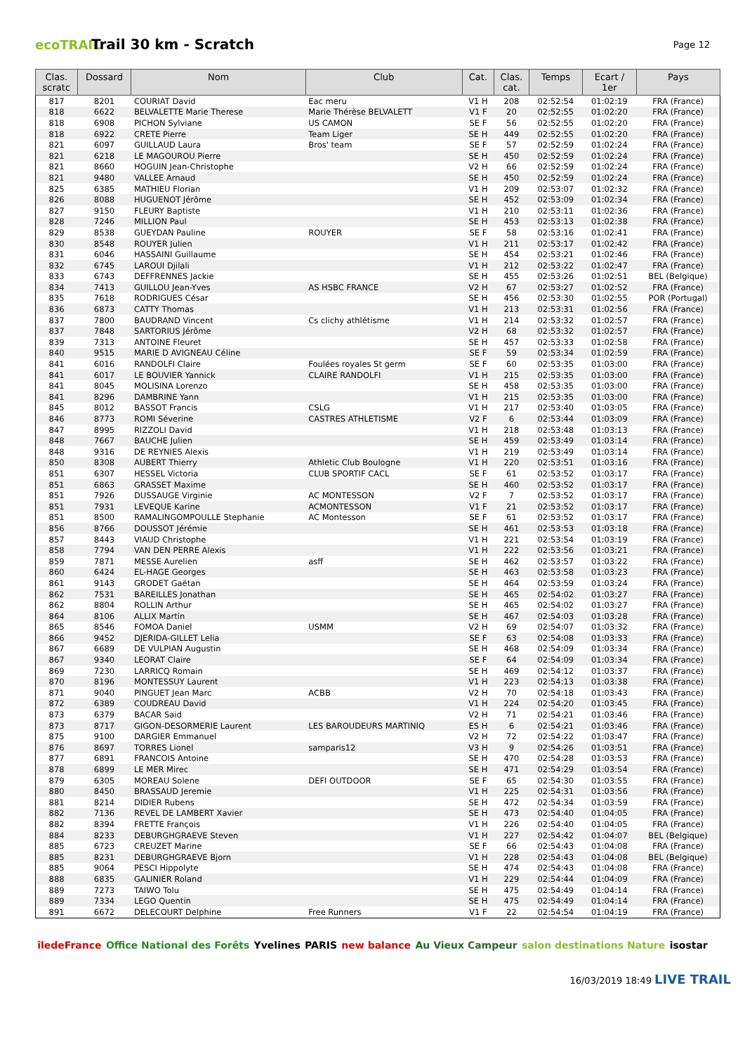ecoTRAIL
Trail 30 km - Scratch
Page 12
| Clas. scratc | Dossard | Nom | Club | Cat. | Clas. cat. | Temps | Ecart / 1er | Pays |
| --- | --- | --- | --- | --- | --- | --- | --- | --- |
| 817 | 8201 | COURIAT David | Eac meru | V1 H | 208 | 02:52:54 | 01:02:19 | FRA (France) |
| 818 | 6622 | BELVALETTE Marie Therese | Marie Thérèse BELVALETT | V1 F | 20 | 02:52:55 | 01:02:20 | FRA (France) |
| 818 | 6908 | PICHON Sylviane | US CAMON | SE F | 56 | 02:52:55 | 01:02:20 | FRA (France) |
| 818 | 6922 | CRETE Pierre | Team Liger | SE H | 449 | 02:52:55 | 01:02:20 | FRA (France) |
| 821 | 6097 | GUILLAUD Laura | Bros' team | SE F | 57 | 02:52:59 | 01:02:24 | FRA (France) |
| 821 | 6218 | LE MAGOUROU Pierre | | SE H | 450 | 02:52:59 | 01:02:24 | FRA (France) |
| 821 | 8660 | HOGUIN Jean-Christophe | | V2 H | 66 | 02:52:59 | 01:02:24 | FRA (France) |
| 821 | 9480 | VALLEE Arnaud | | SE H | 450 | 02:52:59 | 01:02:24 | FRA (France) |
| 825 | 6385 | MATHIEU Florian | | V1 H | 209 | 02:53:07 | 01:02:32 | FRA (France) |
| 826 | 8088 | HUGUENOT Jérôme | | SE H | 452 | 02:53:09 | 01:02:34 | FRA (France) |
| 827 | 9150 | FLEURY Baptiste | | V1 H | 210 | 02:53:11 | 01:02:36 | FRA (France) |
| 828 | 7246 | MILLION Paul | | SE H | 453 | 02:53:13 | 01:02:38 | FRA (France) |
| 829 | 8538 | GUEYDAN Pauline | ROUYER | SE F | 58 | 02:53:16 | 01:02:41 | FRA (France) |
| 830 | 8548 | ROUYER Julien | | V1 H | 211 | 02:53:17 | 01:02:42 | FRA (France) |
| 831 | 6046 | HASSAINI Guillaume | | SE H | 454 | 02:53:21 | 01:02:46 | FRA (France) |
| 832 | 6745 | LAROUI Djilali | | V1 H | 212 | 02:53:22 | 01:02:47 | FRA (France) |
| 833 | 6743 | DEFFRENNES Jackie | | SE H | 455 | 02:53:26 | 01:02:51 | BEL (Belgique) |
| 834 | 7413 | GUILLOU Jean-Yves | AS HSBC FRANCE | V2 H | 67 | 02:53:27 | 01:02:52 | FRA (France) |
| 835 | 7618 | RODRIGUES César | | SE H | 456 | 02:53:30 | 01:02:55 | POR (Portugal) |
| 836 | 6873 | CATTY Thomas | | V1 H | 213 | 02:53:31 | 01:02:56 | FRA (France) |
| 837 | 7800 | BAUDRAND Vincent | Cs clichy athlétisme | V1 H | 214 | 02:53:32 | 01:02:57 | FRA (France) |
| 837 | 7848 | SARTORIUS Jérôme | | V2 H | 68 | 02:53:32 | 01:02:57 | FRA (France) |
| 839 | 7313 | ANTOINE Fleuret | | SE H | 457 | 02:53:33 | 01:02:58 | FRA (France) |
| 840 | 9515 | MARIE D AVIGNEAU Céline | | SE F | 59 | 02:53:34 | 01:02:59 | FRA (France) |
| 841 | 6016 | RANDOLFI Claire | Foulées royales St germ | SE F | 60 | 02:53:35 | 01:03:00 | FRA (France) |
| 841 | 6017 | LE BOUVIER Yannick | CLAIRE RANDOLFI | V1 H | 215 | 02:53:35 | 01:03:00 | FRA (France) |
| 841 | 8045 | MOLISINA Lorenzo | | SE H | 458 | 02:53:35 | 01:03:00 | FRA (France) |
| 841 | 8296 | DAMBRINE Yann | | V1 H | 215 | 02:53:35 | 01:03:00 | FRA (France) |
| 845 | 8012 | BASSOT Francis | CSLG | V1 H | 217 | 02:53:40 | 01:03:05 | FRA (France) |
| 846 | 8773 | ROMI Séverine | CASTRES ATHLETISME | V2 F | 6 | 02:53:44 | 01:03:09 | FRA (France) |
| 847 | 8995 | RIZZOLI David | | V1 H | 218 | 02:53:48 | 01:03:13 | FRA (France) |
| 848 | 7667 | BAUCHE Julien | | SE H | 459 | 02:53:49 | 01:03:14 | FRA (France) |
| 848 | 9316 | DE REYNIES Alexis | | V1 H | 219 | 02:53:49 | 01:03:14 | FRA (France) |
| 850 | 8308 | AUBERT Thierry | Athletic Club Boulogne | V1 H | 220 | 02:53:51 | 01:03:16 | FRA (France) |
| 851 | 6307 | HESSEL Victoria | CLUB SPORTIF CACL | SE F | 61 | 02:53:52 | 01:03:17 | FRA (France) |
| 851 | 6863 | GRASSET Maxime | | SE H | 460 | 02:53:52 | 01:03:17 | FRA (France) |
| 851 | 7926 | DUSSAUGE Virginie | AC MONTESSON | V2 F | 7 | 02:53:52 | 01:03:17 | FRA (France) |
| 851 | 7931 | LEVEQUE Karine | ACMONTESSON | V1 F | 21 | 02:53:52 | 01:03:17 | FRA (France) |
| 851 | 8500 | RAMALINGOMPOULLE Stephanie | AC Montesson | SE F | 61 | 02:53:52 | 01:03:17 | FRA (France) |
| 856 | 8766 | DOUSSOT Jérémie | | SE H | 461 | 02:53:53 | 01:03:18 | FRA (France) |
| 857 | 8443 | VIAUD Christophe | | V1 H | 221 | 02:53:54 | 01:03:19 | FRA (France) |
| 858 | 7794 | VAN DEN PERRE Alexis | | V1 H | 222 | 02:53:56 | 01:03:21 | FRA (France) |
| 859 | 7871 | MESSE Aurelien | asff | SE H | 462 | 02:53:57 | 01:03:22 | FRA (France) |
| 860 | 6424 | EL-HAGE Georges | | SE H | 463 | 02:53:58 | 01:03:23 | FRA (France) |
| 861 | 9143 | GRODET Gaëtan | | SE H | 464 | 02:53:59 | 01:03:24 | FRA (France) |
| 862 | 7531 | BAREILLES Jonathan | | SE H | 465 | 02:54:02 | 01:03:27 | FRA (France) |
| 862 | 8804 | ROLLIN Arthur | | SE H | 465 | 02:54:02 | 01:03:27 | FRA (France) |
| 864 | 8106 | ALLIX Martin | | SE H | 467 | 02:54:03 | 01:03:28 | FRA (France) |
| 865 | 8546 | FOMOA Daniel | USMM | V2 H | 69 | 02:54:07 | 01:03:32 | FRA (France) |
| 866 | 9452 | DJERIDA-GILLET Lelia | | SE F | 63 | 02:54:08 | 01:03:33 | FRA (France) |
| 867 | 6689 | DE VULPIAN Augustin | | SE H | 468 | 02:54:09 | 01:03:34 | FRA (France) |
| 867 | 9340 | LEORAT Claire | | SE F | 64 | 02:54:09 | 01:03:34 | FRA (France) |
| 869 | 7230 | LARRICQ Romain | | SE H | 469 | 02:54:12 | 01:03:37 | FRA (France) |
| 870 | 8196 | MONTESSUY Laurent | | V1 H | 223 | 02:54:13 | 01:03:38 | FRA (France) |
| 871 | 9040 | PINGUET Jean Marc | ACBB | V2 H | 70 | 02:54:18 | 01:03:43 | FRA (France) |
| 872 | 6389 | COUDREAU David | | V1 H | 224 | 02:54:20 | 01:03:45 | FRA (France) |
| 873 | 6379 | BACAR Said | | V2 H | 71 | 02:54:21 | 01:03:46 | FRA (France) |
| 873 | 8717 | GIGON-DESORMERIE Laurent | LES BAROUDEURS MARTINIQ | ES H | 6 | 02:54:21 | 01:03:46 | FRA (France) |
| 875 | 9100 | DARGIER Emmanuel | | V2 H | 72 | 02:54:22 | 01:03:47 | FRA (France) |
| 876 | 8697 | TORRES Lionel | samparis12 | V3 H | 9 | 02:54:26 | 01:03:51 | FRA (France) |
| 877 | 6891 | FRANCOIS Antoine | | SE H | 470 | 02:54:28 | 01:03:53 | FRA (France) |
| 878 | 6899 | LE MER Mirec | | SE H | 471 | 02:54:29 | 01:03:54 | FRA (France) |
| 879 | 6305 | MOREAU Solene | DEFI OUTDOOR | SE F | 65 | 02:54:30 | 01:03:55 | FRA (France) |
| 880 | 8450 | BRASSAUD Jeremie | | V1 H | 225 | 02:54:31 | 01:03:56 | FRA (France) |
| 881 | 8214 | DIDIER Rubens | | SE H | 472 | 02:54:34 | 01:03:59 | FRA (France) |
| 882 | 7136 | REVEL DE LAMBERT Xavier | | SE H | 473 | 02:54:40 | 01:04:05 | FRA (France) |
| 882 | 8394 | FRETTE François | | V1 H | 226 | 02:54:40 | 01:04:05 | FRA (France) |
| 884 | 8233 | DEBURGHGRAEVE Steven | | V1 H | 227 | 02:54:42 | 01:04:07 | BEL (Belgique) |
| 885 | 6723 | CREUZET Marine | | SE F | 66 | 02:54:43 | 01:04:08 | FRA (France) |
| 885 | 8231 | DEBURGHGRAEVE Bjorn | | V1 H | 228 | 02:54:43 | 01:04:08 | BEL (Belgique) |
| 885 | 9064 | PESCI Hippolyte | | SE H | 474 | 02:54:43 | 01:04:08 | FRA (France) |
| 888 | 6835 | GALINIER Roland | | V1 H | 229 | 02:54:44 | 01:04:09 | FRA (France) |
| 889 | 7273 | TAIWO Tolu | | SE H | 475 | 02:54:49 | 01:04:14 | FRA (France) |
| 889 | 7334 | LEGO Quentin | | SE H | 475 | 02:54:49 | 01:04:14 | FRA (France) |
| 891 | 6672 | DELECOURT Delphine | Free Runners | V1 F | 22 | 02:54:54 | 01:04:19 | FRA (France) |
îledeFrance Office National des Forêts Yvelines PARIS new balance Au Vieux Campeur salon destinations Nature isostar
16/03/2019 18:49 LIVE TRAIL